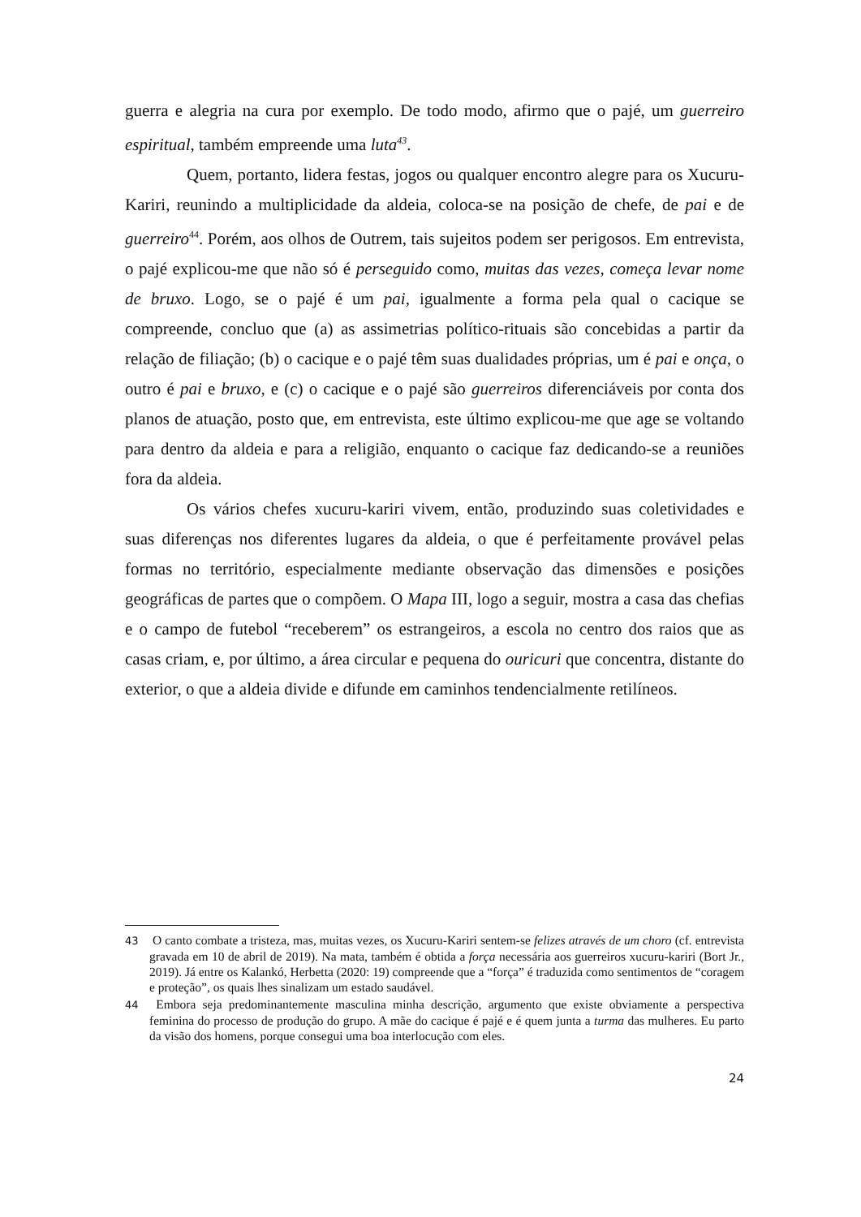guerra e alegria na cura por exemplo. De todo modo, afirmo que o pajé, um guerreiro espiritual, também empreende uma luta<sup>43</sup>.
Quem, portanto, lidera festas, jogos ou qualquer encontro alegre para os Xucuru-Kariri, reunindo a multiplicidade da aldeia, coloca-se na posição de chefe, de pai e de guerreiro<sup>44</sup>. Porém, aos olhos de Outrem, tais sujeitos podem ser perigosos. Em entrevista, o pajé explicou-me que não só é perseguido como, muitas das vezes, começa levar nome de bruxo. Logo, se o pajé é um pai, igualmente a forma pela qual o cacique se compreende, concluo que (a) as assimetrias político-rituais são concebidas a partir da relação de filiação; (b) o cacique e o pajé têm suas dualidades próprias, um é pai e onça, o outro é pai e bruxo, e (c) o cacique e o pajé são guerreiros diferenciáveis por conta dos planos de atuação, posto que, em entrevista, este último explicou-me que age se voltando para dentro da aldeia e para a religião, enquanto o cacique faz dedicando-se a reuniões fora da aldeia.
Os vários chefes xucuru-kariri vivem, então, produzindo suas coletividades e suas diferenças nos diferentes lugares da aldeia, o que é perfeitamente provável pelas formas no território, especialmente mediante observação das dimensões e posições geográficas de partes que o compõem. O Mapa III, logo a seguir, mostra a casa das chefias e o campo de futebol “receberem” os estrangeiros, a escola no centro dos raios que as casas criam, e, por último, a área circular e pequena do ouricuri que concentra, distante do exterior, o que a aldeia divide e difunde em caminhos tendencialmente retilíneos.
43 O canto combate a tristeza, mas, muitas vezes, os Xucuru-Kariri sentem-se felizes através de um choro (cf. entrevista gravada em 10 de abril de 2019). Na mata, também é obtida a força necessária aos guerreiros xucuru-kariri (Bort Jr., 2019). Já entre os Kalankó, Herbetta (2020: 19) compreende que a “força” é traduzida como sentimentos de “coragem e proteção”, os quais lhes sinalizam um estado saudável.
44 Embora seja predominantemente masculina minha descrição, argumento que existe obviamente a perspectiva feminina do processo de produção do grupo. A mãe do cacique é pajé e é quem junta a turma das mulheres. Eu parto da visão dos homens, porque consegui uma boa interlocução com eles.
24